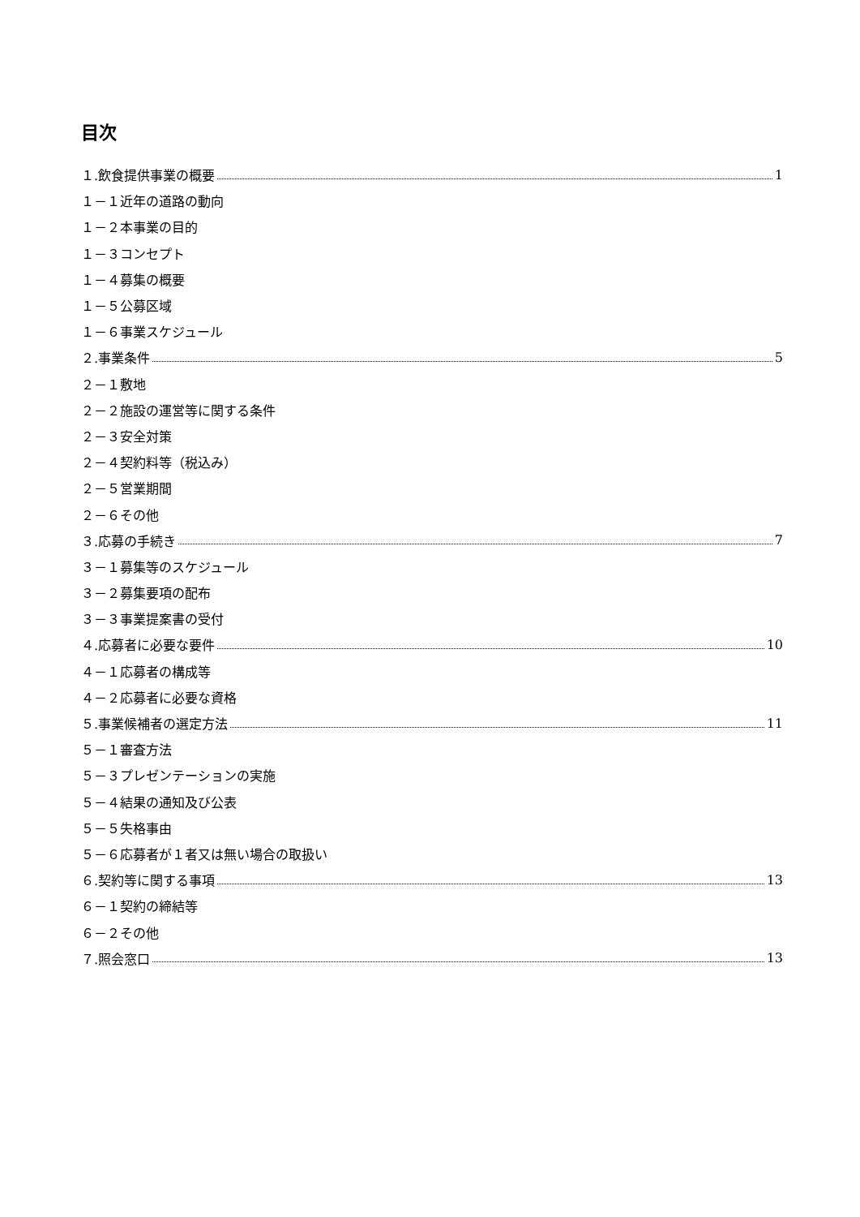目次
１.飲食提供事業の概要 1
１－１近年の道路の動向
１－２本事業の目的
１－３コンセプト
１－４募集の概要
１－５公募区域
１－６事業スケジュール
２.事業条件 5
２－１敷地
２－２施設の運営等に関する条件
２－３安全対策
２－４契約料等（税込み）
２－５営業期間
２－６その他
３.応募の手続き 7
３－１募集等のスケジュール
３－２募集要項の配布
３－３事業提案書の受付
４.応募者に必要な要件 10
４－１応募者の構成等
４－２応募者に必要な資格
５.事業候補者の選定方法 11
５－１審査方法
５－３プレゼンテーションの実施
５－４結果の通知及び公表
５－５失格事由
５－６応募者が１者又は無い場合の取扱い
６.契約等に関する事項 13
６－１契約の締結等
６－２その他
７.照会窓口 13